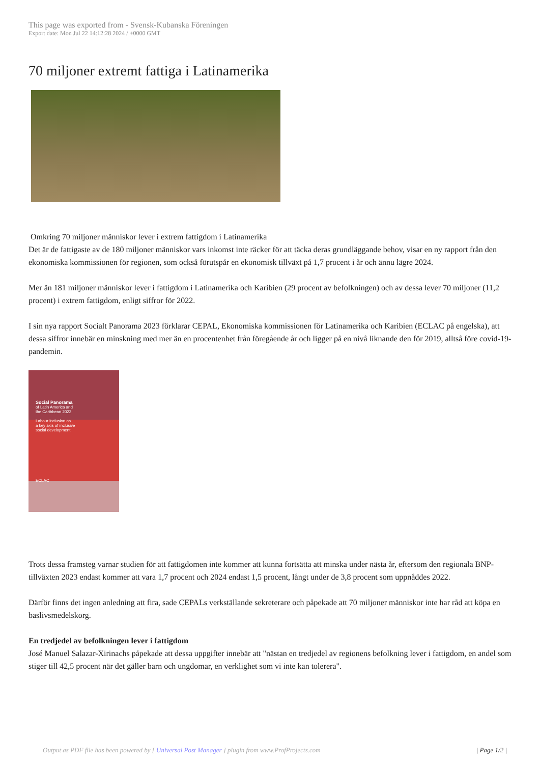This page was exported from - Svensk-Kubanska Föreningen
Export date: Mon Jul 22 14:12:28 2024 / +0000 GMT
70 miljoner extremt fattiga i Latinamerika
Omkring 70 miljoner människor lever i extrem fattigdom i Latinamerika
Det är de fattigaste av de 180 miljoner människor vars inkomst inte räcker för att täcka deras grundläggande behov, visar en ny rapport från den ekonomiska kommissionen för regionen, som också förutspår en ekonomisk tillväxt på 1,7 procent i år och ännu lägre 2024.
Mer än 181 miljoner människor lever i fattigdom i Latinamerika och Karibien (29 procent av befolkningen) och av dessa lever 70 miljoner (11,2 procent) i extrem fattigdom, enligt siffror för 2022.
I sin nya rapport Socialt Panorama 2023 förklarar CEPAL, Ekonomiska kommissionen för Latinamerika och Karibien (ECLAC på engelska), att dessa siffror innebär en minskning med mer än en procentenhet från föregående år och ligger på en nivå liknande den för 2019, alltså före covid-19-pandemin.
Social Panorama
of Latin America and
the Caribbean 2023
Labour inclusion as
a key axis of inclusive
social development
ECLAC
Trots dessa framsteg varnar studien för att fattigdomen inte kommer att kunna fortsätta att minska under nästa år, eftersom den regionala BNP-tillväxten 2023 endast kommer att vara 1,7 procent och 2024 endast 1,5 procent, långt under de 3,8 procent som uppnåddes 2022.
Därför finns det ingen anledning att fira, sade CEPALs verkställande sekreterare och påpekade att 70 miljoner människor inte har råd att köpa en baslivsmedelskorg.
En tredjedel av befolkningen lever i fattigdom
José Manuel Salazar-Xirinachs påpekade att dessa uppgifter innebär att "nästan en tredjedel av regionens befolkning lever i fattigdom, en andel som stiger till 42,5 procent när det gäller barn och ungdomar, en verklighet som vi inte kan tolerera".
Output as PDF file has been powered by [ Universal Post Manager ] plugin from www.ProfProjects.com | Page 1/2 |